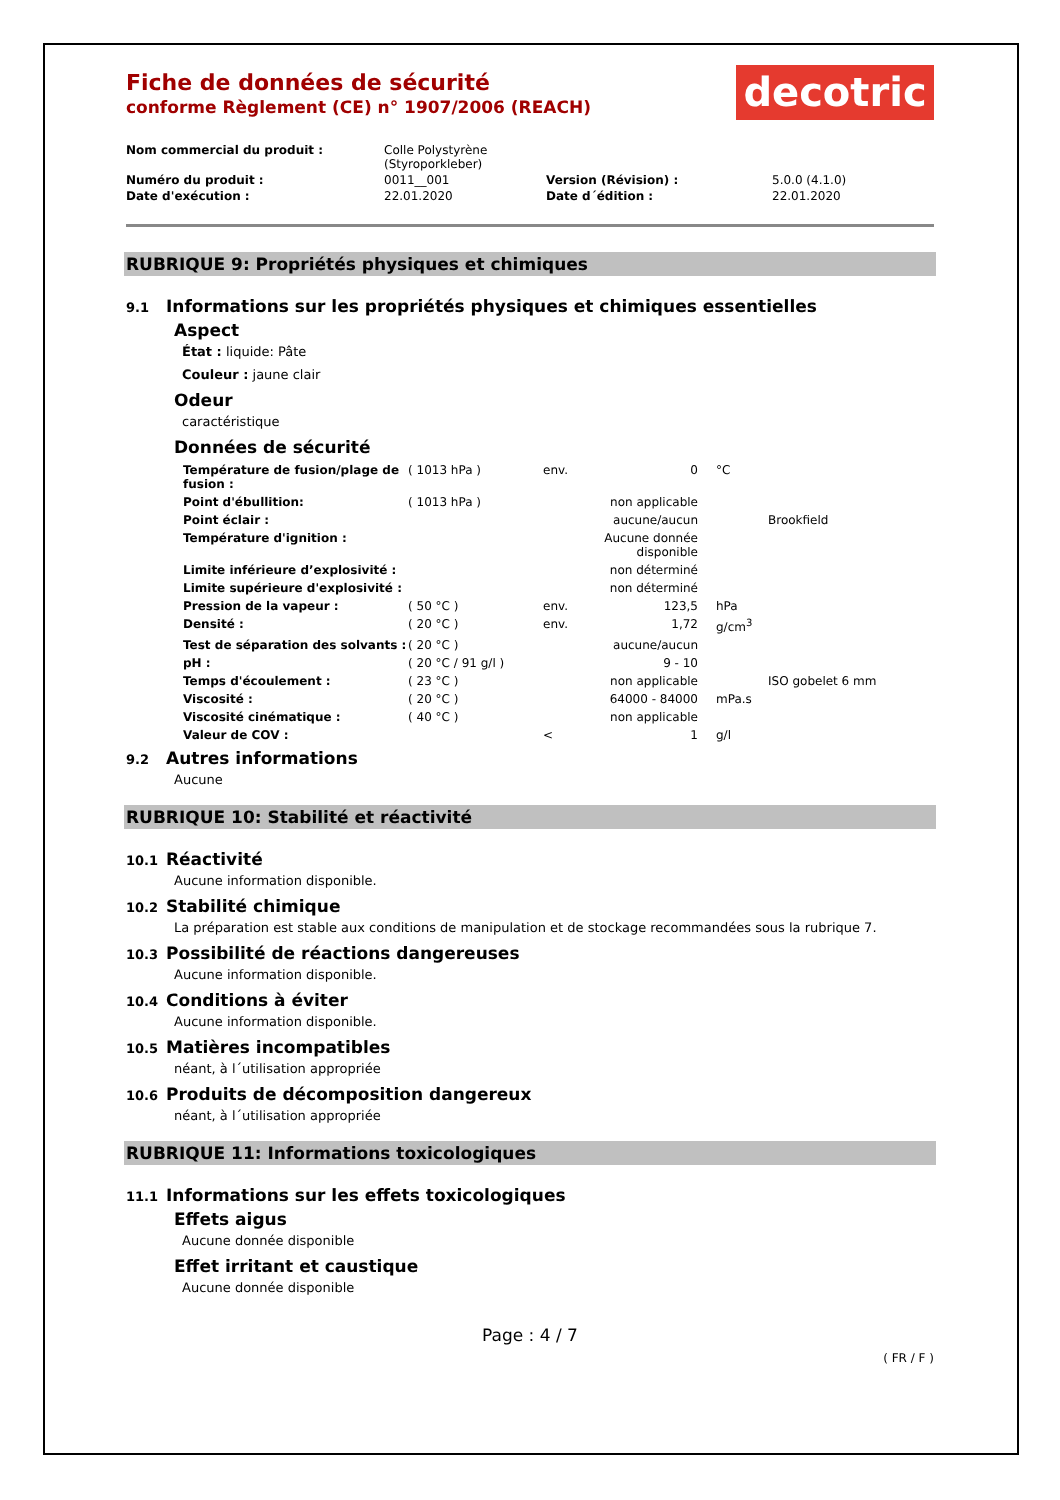Fiche de données de sécurité
conforme Règlement (CE) n° 1907/2006 (REACH)
decotric
| Nom commercial du produit : | Colle Polystyrène (Styroporkleber) | | |
| Numéro du produit : | 0011__001 | Version (Révision) : | 5.0.0 (4.1.0) |
| Date d'exécution : | 22.01.2020 | Date d´édition : | 22.01.2020 |
RUBRIQUE 9: Propriétés physiques et chimiques
9.1 Informations sur les propriétés physiques et chimiques essentielles
Aspect
État : liquide: Pâte
Couleur : jaune clair
Odeur
caractéristique
Données de sécurité
| Température de fusion/plage de fusion : | ( 1013 hPa ) | env. | 0 | °C | |
| Point d'ébullition: | ( 1013 hPa ) | | non applicable | | |
| Point éclair : | | | aucune/aucun | | Brookfield |
| Température d'ignition : | | | Aucune donnée disponible | | |
| Limite inférieure d’explosivité : | | | non déterminé | | |
| Limite supérieure d'explosivité : | | | non déterminé | | |
| Pression de la vapeur : | ( 50 °C ) | env. | 123,5 | hPa | |
| Densité : | ( 20 °C ) | env. | 1,72 | g/cm<sup>3</sup> | |
| Test de séparation des solvants : | ( 20 °C ) | | aucune/aucun | | |
| pH : | ( 20 °C / 91 g/l ) | | 9 - 10 | | |
| Temps d'écoulement : | ( 23 °C ) | | non applicable | | ISO gobelet 6 mm |
| Viscosité : | ( 20 °C ) | | 64000 - 84000 | mPa.s | |
| Viscosité cinématique : | ( 40 °C ) | | non applicable | | |
| Valeur de COV : | | < | 1 | g/l | |
9.2 Autres informations
Aucune
RUBRIQUE 10: Stabilité et réactivité
10.1 Réactivité
Aucune information disponible.
10.2 Stabilité chimique
La préparation est stable aux conditions de manipulation et de stockage recommandées sous la rubrique 7.
10.3 Possibilité de réactions dangereuses
Aucune information disponible.
10.4 Conditions à éviter
Aucune information disponible.
10.5 Matières incompatibles
néant, à l´utilisation appropriée
10.6 Produits de décomposition dangereux
néant, à l´utilisation appropriée
RUBRIQUE 11: Informations toxicologiques
11.1 Informations sur les effets toxicologiques
Effets aigus
Aucune donnée disponible
Effet irritant et caustique
Aucune donnée disponible
Page : 4 / 7
( FR / F )